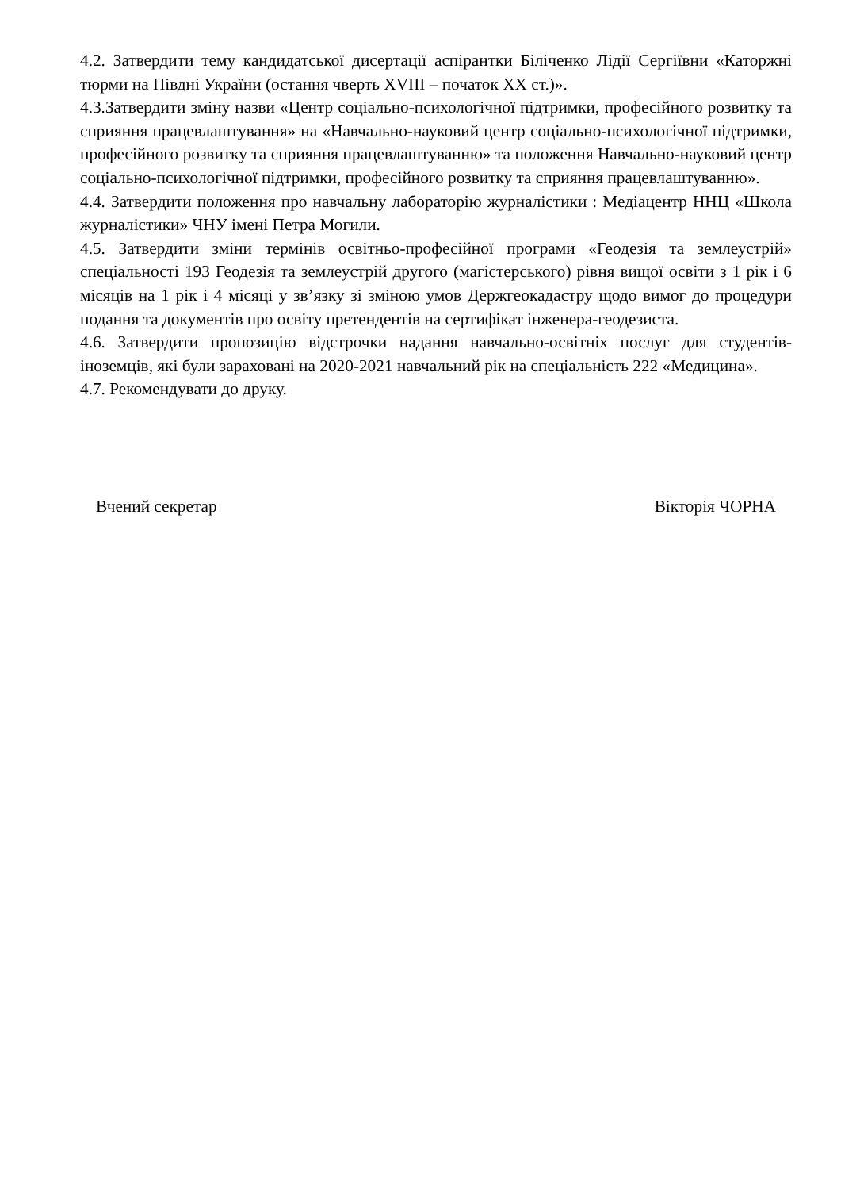4.2. Затвердити тему кандидатської дисертації аспірантки Біліченко Лідії Сергіївни «Каторжні тюрми на Півдні України (остання чверть XVIII – початок XX ст.)».
4.3.Затвердити зміну назви «Центр соціально-психологічної підтримки, професійного розвитку та сприяння працевлаштування» на «Навчально-науковий центр соціально-психологічної підтримки, професійного розвитку та сприяння працевлаштуванню» та положення Навчально-науковий центр соціально-психологічної підтримки, професійного розвитку та сприяння працевлаштуванню».
4.4. Затвердити положення про навчальну лабораторію журналістики : Медіацентр ННЦ «Школа журналістики» ЧНУ імені Петра Могили.
4.5. Затвердити зміни термінів освітньо-професійної програми «Геодезія та землеустрій» спеціальності 193 Геодезія та землеустрій другого (магістерського) рівня вищої освіти з 1 рік і 6 місяців на 1 рік і 4 місяці у зв’язку зі зміною умов Держгеокадастру щодо вимог до процедури подання та документів про освіту претендентів на сертифікат інженера-геодезиста.
4.6. Затвердити пропозицію відстрочки надання навчально-освітніх послуг для студентів-іноземців, які були зараховані на 2020-2021 навчальний рік на спеціальність 222 «Медицина».
4.7. Рекомендувати до друку.
Вчений секретар Вікторія ЧОРНА